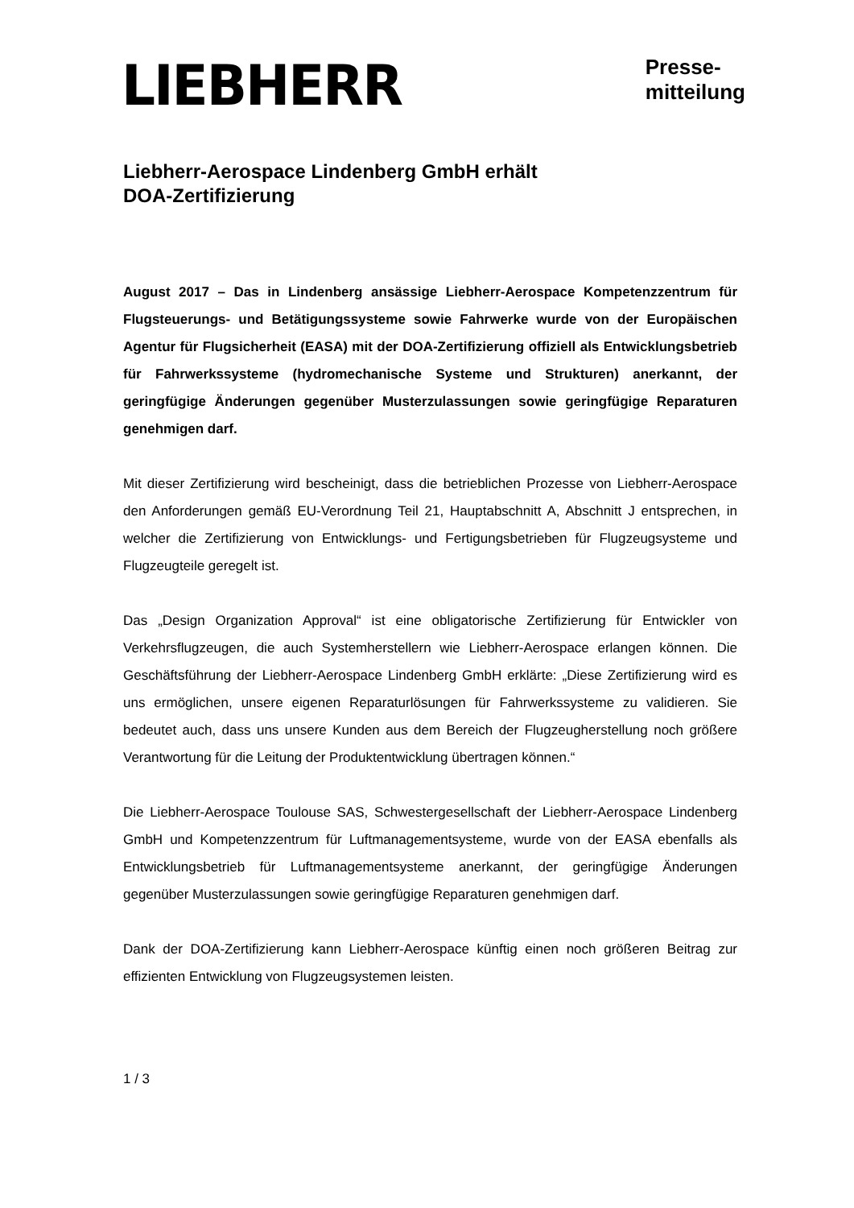LIEBHERR
Presse-
mitteilung
Liebherr-Aerospace Lindenberg GmbH erhält
DOA-Zertifizierung
August 2017 – Das in Lindenberg ansässige Liebherr-Aerospace Kompetenzzentrum für Flugsteuerungs- und Betätigungssysteme sowie Fahrwerke wurde von der Europäischen Agentur für Flugsicherheit (EASA) mit der DOA-Zertifizierung offiziell als Entwicklungsbetrieb für Fahrwerkssysteme (hydromechanische Systeme und Strukturen) anerkannt, der geringfügige Änderungen gegenüber Musterzulassungen sowie geringfügige Reparaturen genehmigen darf.
Mit dieser Zertifizierung wird bescheinigt, dass die betrieblichen Prozesse von Liebherr-Aerospace den Anforderungen gemäß EU-Verordnung Teil 21, Hauptabschnitt A, Abschnitt J entsprechen, in welcher die Zertifizierung von Entwicklungs- und Fertigungsbetrieben für Flugzeugsysteme und Flugzeugteile geregelt ist.
Das „Design Organization Approval“ ist eine obligatorische Zertifizierung für Entwickler von Verkehrsflugzeugen, die auch Systemherstellern wie Liebherr-Aerospace erlangen können. Die Geschäftsführung der Liebherr-Aerospace Lindenberg GmbH erklärte: „Diese Zertifizierung wird es uns ermöglichen, unsere eigenen Reparaturlösungen für Fahrwerkssysteme zu validieren. Sie bedeutet auch, dass uns unsere Kunden aus dem Bereich der Flugzeugherstellung noch größere Verantwortung für die Leitung der Produktentwicklung übertragen können.“
Die Liebherr-Aerospace Toulouse SAS, Schwestergesellschaft der Liebherr-Aerospace Lindenberg GmbH und Kompetenzzentrum für Luftmanagementsysteme, wurde von der EASA ebenfalls als Entwicklungsbetrieb für Luftmanagementsysteme anerkannt, der geringfügige Änderungen gegenüber Musterzulassungen sowie geringfügige Reparaturen genehmigen darf.
Dank der DOA-Zertifizierung kann Liebherr-Aerospace künftig einen noch größeren Beitrag zur effizienten Entwicklung von Flugzeugsystemen leisten.
1 / 3